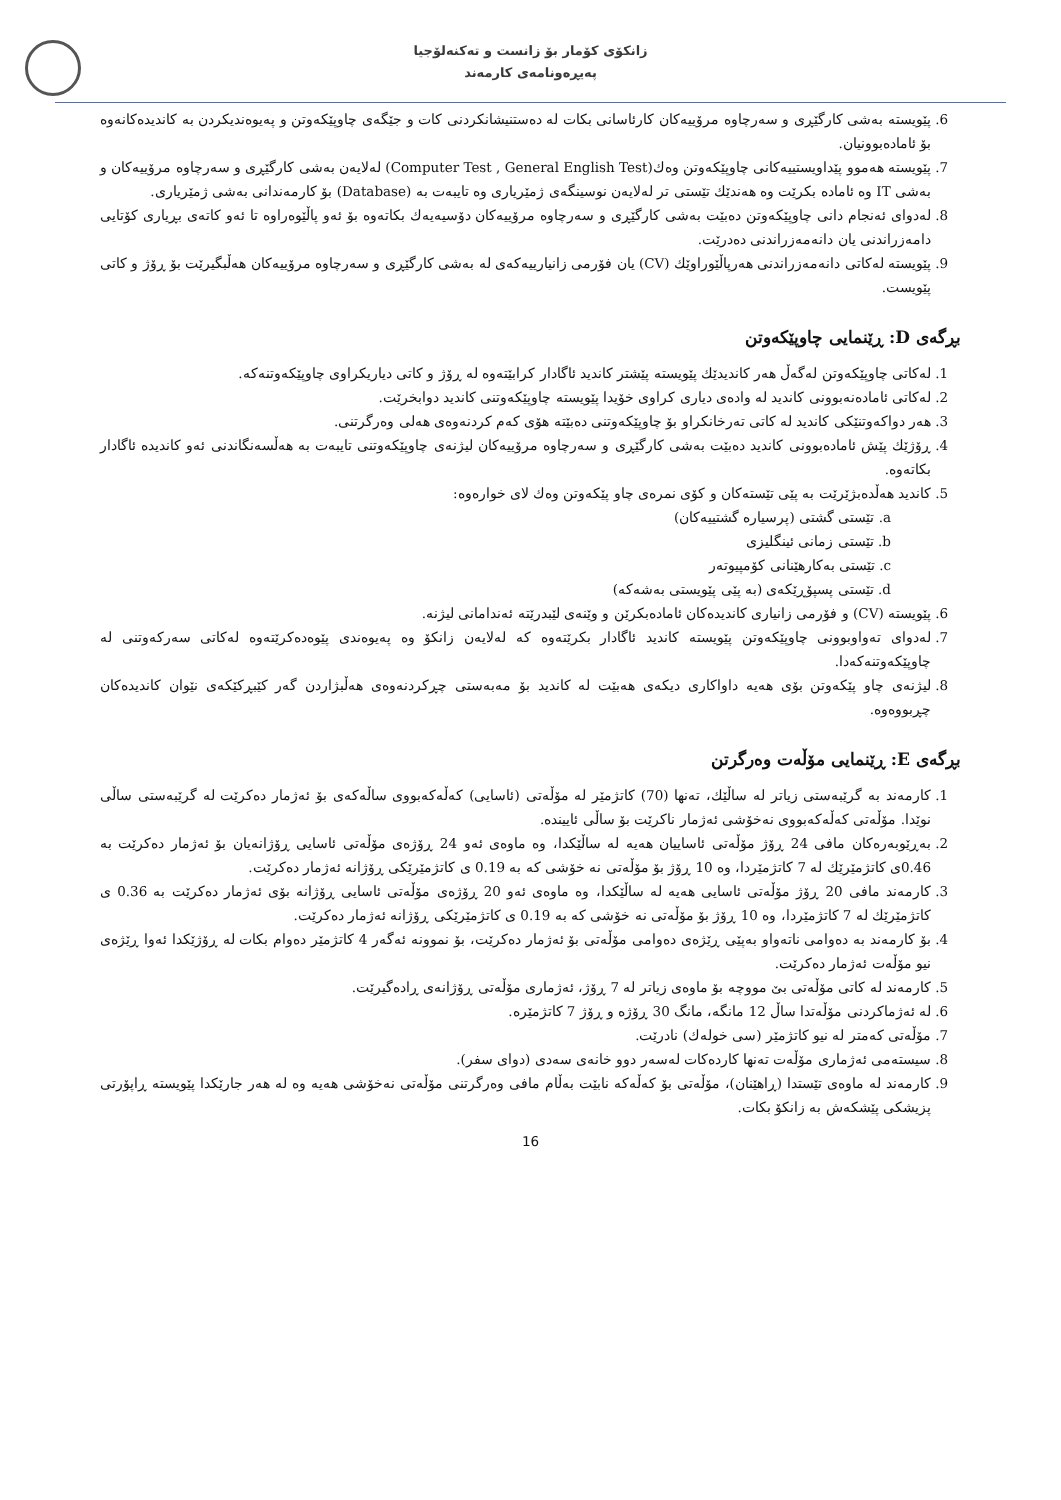زانكۆی كۆمار بۆ زانست و تەكنەلۆجیا
پەیڕەونامەی كارمەند
6. پێویستە بەشی كارگێڕی و سەرچاوە مرۆییەكان كارئاسانی بكات لە دەستنیشانكردنی كات و جێگەی چاوپێكەوتن و پەیوەندیكردن بە كاندیدەكانەوە بۆ ئامادەبوونیان.
7. پێویستە هەموو پێداویستییەكانی چاوپێكەوتن وەك(Computer Test , General English Test) لەلایەن بەشی كارگێڕی و سەرچاوە مرۆییەكان و بەشی IT وە ئامادە بكرێت وە هەندێك تێستی تر لەلایەن نوسینگەی ژمێریاری وە تایبەت بە (Database) بۆ كارمەندانی بەشی ژمێریاری.
8. لەدوای ئەنجام دانی چاوپێكەوتن دەبێت بەشی كارگێڕی و سەرچاوە مرۆییەكان دۆسیەیەك بكاتەوە بۆ ئەو پاڵێوەراوە تا ئەو كاتەی بڕیاری كۆتایی دامەزراندنی یان دانەمەزراندنی دەدرێت.
9. پێویستە لەكاتی دانەمەزراندنی هەرپاڵێوراوێك (CV) یان فۆرمی زانیارییەكەی لە بەشی كارگێڕی و سەرچاوە مرۆییەكان هەڵبگیرێت بۆ ڕۆژ و كاتی پێویست.
بڕگەی D: ڕێنمایی چاوپێكەوتن
1. لەكاتی چاوپێكەوتن لەگەڵ هەر كاندیدێك پێویستە پێشتر كاندید ئاگادار كرابێتەوە لە ڕۆژ و كاتی دیاریكراوی چاوپێكەوتنەكە.
2. لەكاتی ئامادەنەبوونی كاندید لە وادەی دیاری كراوی خۆیدا پێویستە چاوپێكەوتنی كاندید دوابخرێت.
3. هەر دواكەوتنێكی كاندید لە كاتی تەرخانكراو بۆ چاوپێكەوتنی دەبێتە هۆی كەم كردنەوەی هەلی وەرگرتنی.
4. ڕۆژێك پێش ئامادەبوونی كاندید دەبێت بەشی كارگێڕی و سەرچاوە مرۆییەكان لیژنەی چاوپێكەوتنی تایبەت بە هەڵسەنگاندنی ئەو كاندیدە ئاگادار بكاتەوە.
5. كاندید هەڵدەبژێرێت بە پێی تێستەكان و كۆی نمرەی چاو پێكەوتن وەك لای خوارەوە:
a. تێستی گشتی (پرسیارە گشتییەكان)
b. تێستی زمانی ئینگلیزی
c. تێستی بەكارهێنانی كۆمپیوتەر
d. تێستی پسپۆڕێكەی (بە پێی پێویستی بەشەكە)
6. پێویستە (CV) و فۆرمی زانیاری كاندیدەكان ئامادەبكرێن و وێنەی لێبدرێتە ئەندامانی لیژنە.
7. لەدوای تەواوبوونی چاوپێكەوتن پێویستە كاندید ئاگادار بكرێتەوە كە لەلایەن زانكۆ وە پەیوەندی پێوەدەكرێتەوە لەكاتی سەركەوتنی لە چاوپێكەوتنەكەدا.
8. لیژنەی چاو پێكەوتن بۆی هەیە داواكاری دیكەی هەبێت لە كاندید بۆ مەبەستی چڕكردنەوەی هەڵبژاردن گەر كێبڕكێكەی نێوان كاندیدەكان چڕبووەوە.
بڕگەی E: ڕێنمایی مۆڵەت وەرگرتن
1. كارمەند بە گرێبەستی زیاتر لە ساڵێك، تەنها (70) كاتژمێر لە مۆڵەتی (ئاسایی) كەڵەكەبووی ساڵەكەی بۆ ئەژمار دەكرێت لە گرێبەستی ساڵی نوێدا. مۆڵەتی كەڵەكەبووی نەخۆشی ئەژمار ناكرێت بۆ ساڵی ئاییندە.
2. بەڕێوبەرەكان مافی 24 ڕۆژ مۆڵەتی ئاساییان هەیە لە ساڵێكدا، وە ماوەی ئەو 24 ڕۆژەی مۆڵەتی ئاسایی ڕۆژانەیان بۆ ئەژمار دەكرێت بە 0.46ی كاتژمێرێك لە 7 كاتژمێردا، وە 10 ڕۆژ بۆ مۆڵەتی نە خۆشی كە بە 0.19 ی كاتژمێرێكی ڕۆژانە ئەژمار دەكرێت.
3. كارمەند مافی 20 ڕۆژ مۆڵەتی ئاسایی هەیە لە ساڵێكدا، وە ماوەی ئەو 20 ڕۆژەی مۆڵەتی ئاسایی ڕۆژانە بۆی ئەژمار دەكرێت بە 0.36 ی كاتژمێرێك لە 7 كاتژمێردا، وە 10 ڕۆژ بۆ مۆڵەتی نە خۆشی كە بە 0.19 ی كاتژمێرێكی ڕۆژانە ئەژمار دەكرێت.
4. بۆ كارمەند بە دەوامی ناتەواو بەپێی ڕێژەی دەوامی مۆڵەتی بۆ ئەژمار دەكرێت، بۆ نموونە ئەگەر 4 كاتژمێر دەوام بكات لە ڕۆژێكدا ئەوا ڕێژەی نیو مۆڵەت ئەژمار دەكرێت.
5. كارمەند لە كاتی مۆڵەتی بێ مووچە بۆ ماوەی زیاتر لە 7 ڕۆژ، ئەژماری مۆڵەتی ڕۆژانەی ڕادەگیرێت.
6. لە ئەژماكردنی مۆڵەتدا ساڵ 12 مانگە، مانگ 30 ڕۆژە و ڕۆژ 7 كاتژمێرە.
7. مۆڵەتی كەمتر لە نیو كاتژمێر (سی خولەك) نادرێت.
8. سیستەمی ئەژماری مۆڵەت تەنها كاردەكات لەسەر دوو خانەی سەدی (دوای سفر).
9. كارمەند لە ماوەی تێستدا (ڕاهێنان)، مۆڵەتی بۆ كەڵەكە نابێت بەڵام مافی وەرگرتنی مۆڵەتی نەخۆشی هەیە وە لە هەر جارێكدا پێویستە ڕاپۆرتی پزیشكی پێشكەش بە زانكۆ بكات.
16